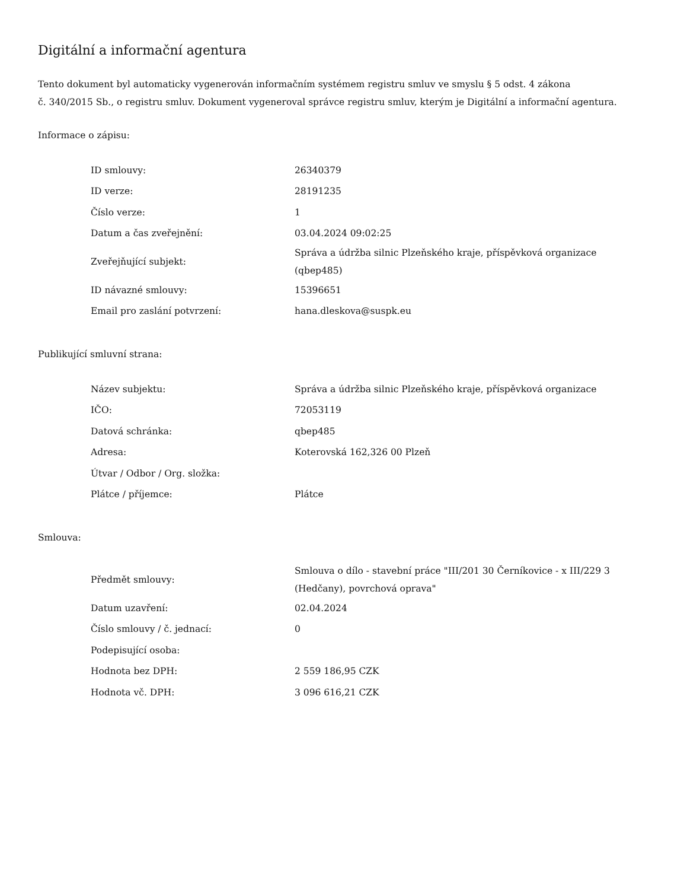Digitální a informační agentura
Tento dokument byl automaticky vygenerován informačním systémem registru smluv ve smyslu § 5 odst. 4 zákona
č. 340/2015 Sb., o registru smluv. Dokument vygeneroval správce registru smluv, kterým je Digitální a informační agentura.
Informace o zápisu:
| ID smlouvy: | 26340379 |
| ID verze: | 28191235 |
| Číslo verze: | 1 |
| Datum a čas zveřejnění: | 03.04.2024 09:02:25 |
| Zveřejňující subjekt: | Správa a údržba silnic Plzeňského kraje, příspěvková organizace (qbep485) |
| ID návazné smlouvy: | 15396651 |
| Email pro zaslání potvrzení: | hana.dleskova@suspk.eu |
Publikující smluvní strana:
| Název subjektu: | Správa a údržba silnic Plzeňského kraje, příspěvková organizace |
| IČO: | 72053119 |
| Datová schránka: | qbep485 |
| Adresa: | Koterovská 162,326 00 Plzeň |
| Útvar / Odbor / Org. složka: | |
| Plátce / příjemce: | Plátce |
Smlouva:
| Předmět smlouvy: | Smlouva o dílo - stavební práce "III/201 30 Černíkovice - x III/229 3 (Hedčany), povrchová oprava" |
| Datum uzavření: | 02.04.2024 |
| Číslo smlouvy / č. jednací: | 0 |
| Podepisující osoba: | |
| Hodnota bez DPH: | 2 559 186,95 CZK |
| Hodnota vč. DPH: | 3 096 616,21 CZK |